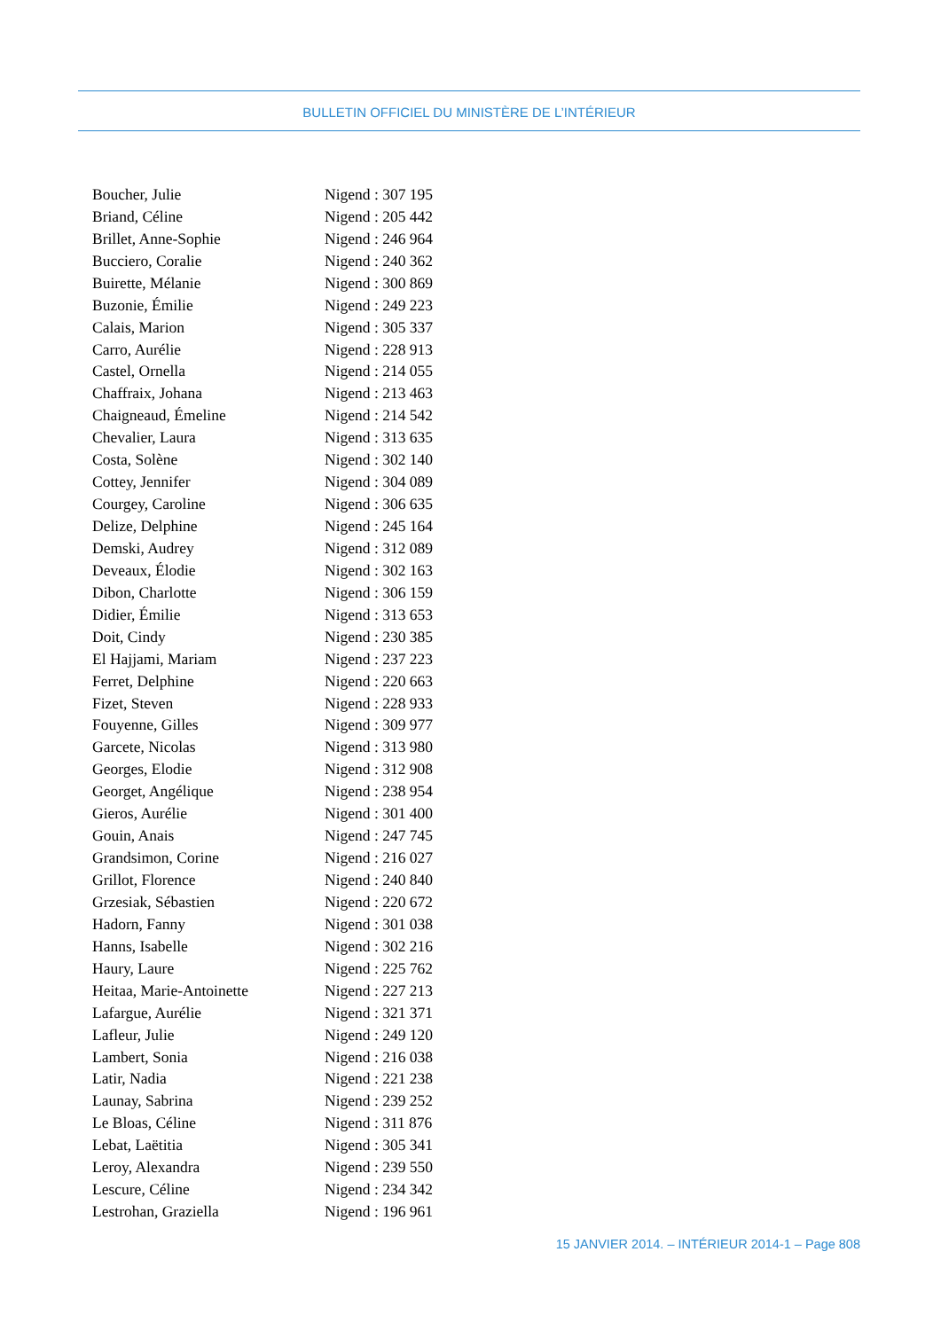BULLETIN OFFICIEL DU MINISTÈRE DE L’INTÉRIEUR
| Boucher, Julie | Nigend : 307 195 |
| Briand, Céline | Nigend : 205 442 |
| Brillet, Anne-Sophie | Nigend : 246 964 |
| Bucciero, Coralie | Nigend : 240 362 |
| Buirette, Mélanie | Nigend : 300 869 |
| Buzonie, Émilie | Nigend : 249 223 |
| Calais, Marion | Nigend : 305 337 |
| Carro, Aurélie | Nigend : 228 913 |
| Castel, Ornella | Nigend : 214 055 |
| Chaffraix, Johana | Nigend : 213 463 |
| Chaigneaud, Émeline | Nigend : 214 542 |
| Chevalier, Laura | Nigend : 313 635 |
| Costa, Solène | Nigend : 302 140 |
| Cottey, Jennifer | Nigend : 304 089 |
| Courgey, Caroline | Nigend : 306 635 |
| Delize, Delphine | Nigend : 245 164 |
| Demski, Audrey | Nigend : 312 089 |
| Deveaux, Élodie | Nigend : 302 163 |
| Dibon, Charlotte | Nigend : 306 159 |
| Didier, Émilie | Nigend : 313 653 |
| Doit, Cindy | Nigend : 230 385 |
| El Hajjami, Mariam | Nigend : 237 223 |
| Ferret, Delphine | Nigend : 220 663 |
| Fizet, Steven | Nigend : 228 933 |
| Fouyenne, Gilles | Nigend : 309 977 |
| Garcete, Nicolas | Nigend : 313 980 |
| Georges, Elodie | Nigend : 312 908 |
| Georget, Angélique | Nigend : 238 954 |
| Gieros, Aurélie | Nigend : 301 400 |
| Gouin, Anais | Nigend : 247 745 |
| Grandsimon, Corine | Nigend : 216 027 |
| Grillot, Florence | Nigend : 240 840 |
| Grzesiak, Sébastien | Nigend : 220 672 |
| Hadorn, Fanny | Nigend : 301 038 |
| Hanns, Isabelle | Nigend : 302 216 |
| Haury, Laure | Nigend : 225 762 |
| Heitaa, Marie-Antoinette | Nigend : 227 213 |
| Lafargue, Aurélie | Nigend : 321 371 |
| Lafleur, Julie | Nigend : 249 120 |
| Lambert, Sonia | Nigend : 216 038 |
| Latir, Nadia | Nigend : 221 238 |
| Launay, Sabrina | Nigend : 239 252 |
| Le Bloas, Céline | Nigend : 311 876 |
| Lebat, Laëtitia | Nigend : 305 341 |
| Leroy, Alexandra | Nigend : 239 550 |
| Lescure, Céline | Nigend : 234 342 |
| Lestrohan, Graziella | Nigend : 196 961 |
15 JANVIER 2014. – INTÉRIEUR 2014-1 – Page 808